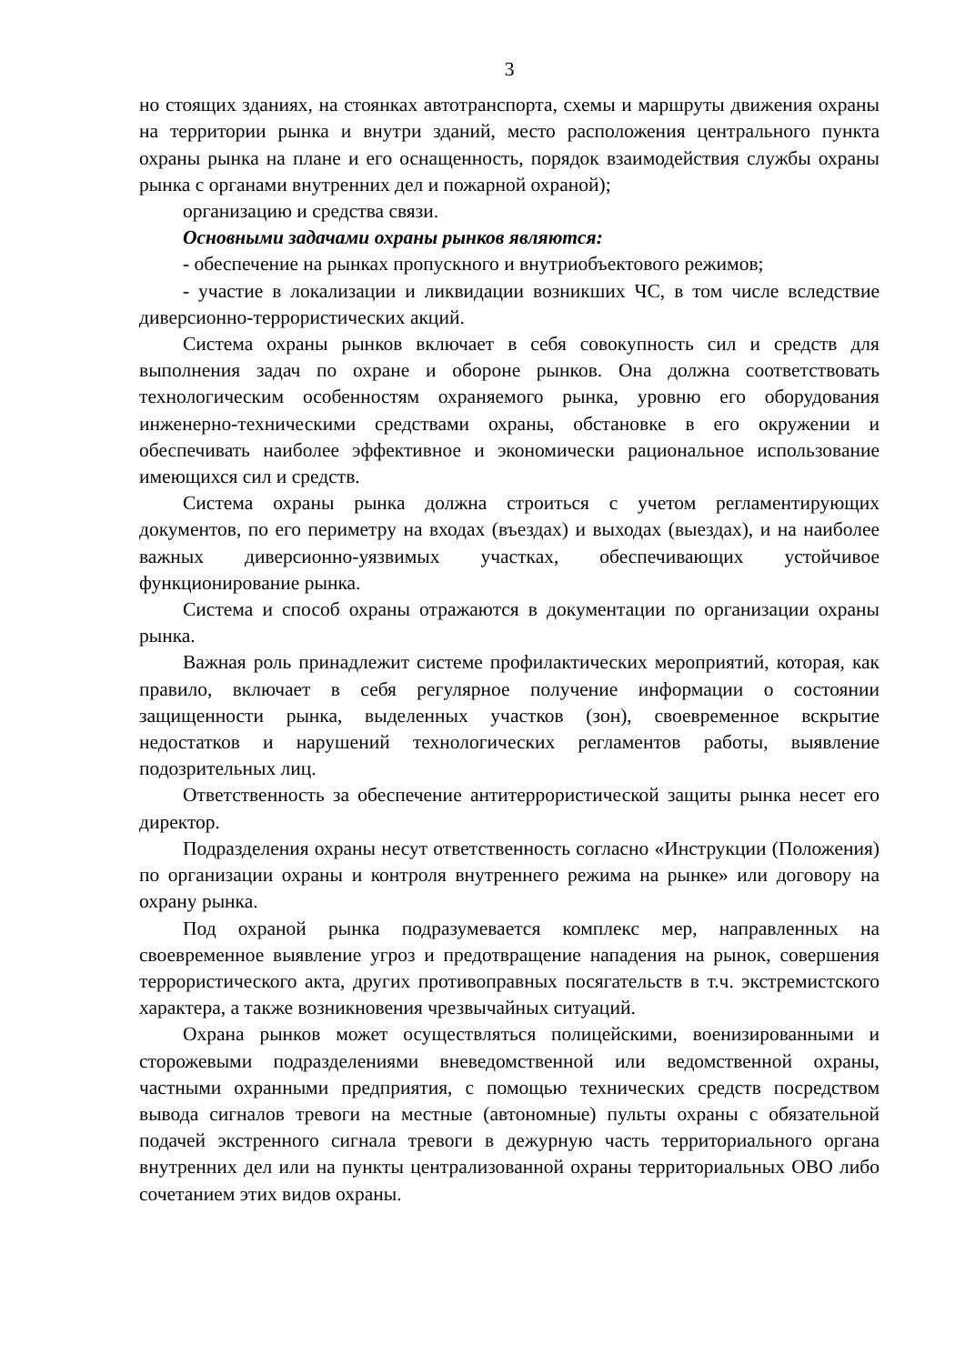3
но стоящих зданиях, на стоянках автотранспорта, схемы и маршруты движения охраны на территории рынка и внутри зданий, место расположения центрального пункта охраны рынка на плане и его оснащенность, порядок взаимодействия службы охраны рынка с органами внутренних дел и пожарной охраной);
организацию и средства связи.
Основными задачами охраны рынков являются:
- обеспечение на рынках пропускного и внутриобъектового режимов;
- участие в локализации и ликвидации возникших ЧС, в том числе вследствие диверсионно-террористических акций.
Система охраны рынков включает в себя совокупность сил и средств для выполнения задач по охране и обороне рынков. Она должна соответствовать технологическим особенностям охраняемого рынка, уровню его оборудования инженерно-техническими средствами охраны, обстановке в его окружении и обеспечивать наиболее эффективное и экономически рациональное использование имеющихся сил и средств.
Система охраны рынка должна строиться с учетом регламентирующих документов, по его периметру на входах (въездах) и выходах (выездах), и на наиболее важных диверсионно-уязвимых участках, обеспечивающих устойчивое функционирование рынка.
Система и способ охраны отражаются в документации по организации охраны рынка.
Важная роль принадлежит системе профилактических мероприятий, которая, как правило, включает в себя регулярное получение информации о состоянии защищенности рынка, выделенных участков (зон), своевременное вскрытие недостатков и нарушений технологических регламентов работы, выявление подозрительных лиц.
Ответственность за обеспечение антитеррористической защиты рынка несет его директор.
Подразделения охраны несут ответственность согласно «Инструкции (Положения) по организации охраны и контроля внутреннего режима на рынке» или договору на охрану рынка.
Под охраной рынка подразумевается комплекс мер, направленных на своевременное выявление угроз и предотвращение нападения на рынок, совершения террористического акта, других противоправных посягательств в т.ч. экстремистского характера, а также возникновения чрезвычайных ситуаций.
Охрана рынков может осуществляться полицейскими, военизированными и сторожевыми подразделениями вневедомственной или ведомственной охраны, частными охранными предприятия, с помощью технических средств посредством вывода сигналов тревоги на местные (автономные) пульты охраны с обязательной подачей экстренного сигнала тревоги в дежурную часть территориального органа внутренних дел или на пункты централизованной охраны территориальных ОВО либо сочетанием этих видов охраны.